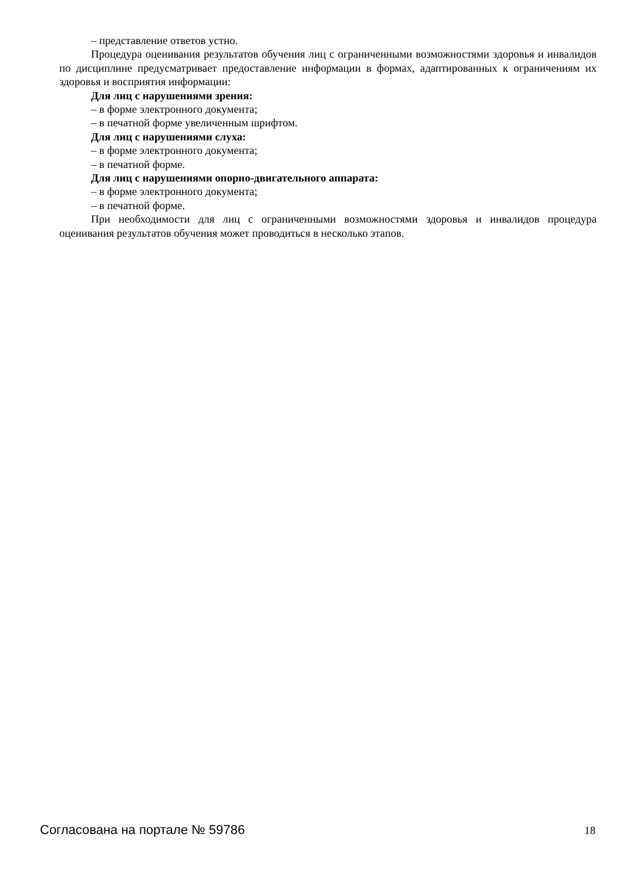– представление ответов устно.
Процедура оценивания результатов обучения лиц с ограниченными возможностями здоровья и инвалидов по дисциплине предусматривает предоставление информации в формах, адаптированных к ограничениям их здоровья и восприятия информации:
Для лиц с нарушениями зрения:
– в форме электронного документа;
– в печатной форме увеличенным шрифтом.
Для лиц с нарушениями слуха:
– в форме электронного документа;
– в печатной форме.
Для лиц с нарушениями опорно-двигательного аппарата:
– в форме электронного документа;
– в печатной форме.
При необходимости для лиц с ограниченными возможностями здоровья и инвалидов процедура оценивания результатов обучения может проводиться в несколько этапов.
Согласована на портале № 59786 18